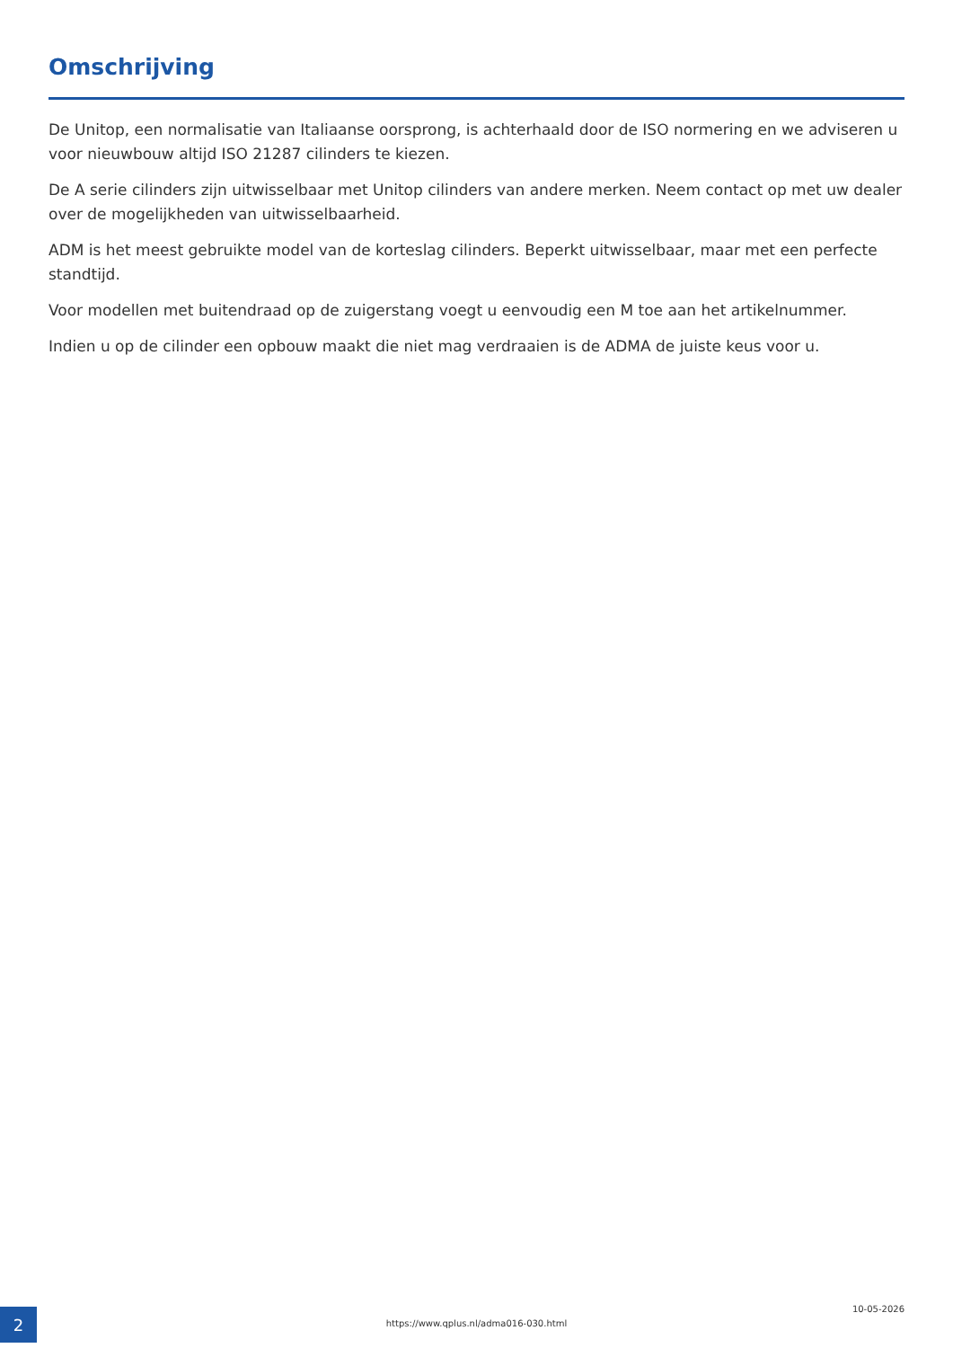Omschrijving
De Unitop, een normalisatie van Italiaanse oorsprong, is achterhaald door de ISO normering en we adviseren u voor nieuwbouw altijd ISO 21287 cilinders te kiezen.
De A serie cilinders zijn uitwisselbaar met Unitop cilinders van andere merken. Neem contact op met uw dealer over de mogelijkheden van uitwisselbaarheid.
ADM is het meest gebruikte model van de korteslag cilinders. Beperkt uitwisselbaar, maar met een perfecte standtijd.
Voor modellen met buitendraad op de zuigerstang voegt u eenvoudig een M toe aan het artikelnummer.
Indien u op de cilinder een opbouw maakt die niet mag verdraaien is de ADMA de juiste keus voor u.
2
https://www.qplus.nl/adma016-030.html
10-05-2026